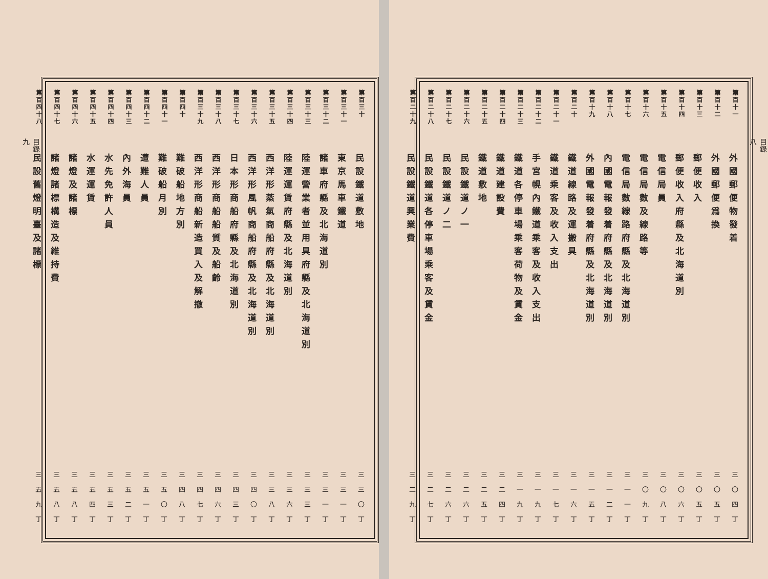目錄
八
第百十一 外國郵便物發着 三〇四丁
第百十二 外國郵便爲換 三〇五丁
第百十三 郵便收入 三〇五丁
第百十四 郵便收入府縣及北海道別 三〇六丁
第百十五 電信局員 三〇八丁
第百十六 電信局數及線路等 三〇九丁
第百十七 電信局數線路府縣及北海道別 三一一丁
第百十八 內國電報發着府縣及北海道別 三一二丁
第百十九 外國電報發着府縣及北海道別 三一五丁
第百二十 鐵道線路及運搬具 三一六丁
第百二十一 鐵道乘客及收入支出 三一七丁
第百二十二 手宮幌內鐵道乘客及收入支出 三一九丁
第百二十三 鐵道各停車場乘客荷物及賃金 三一九丁
第百二十四 鐵道建設費 三二四丁
第百二十五 鐵道敷地 三二五丁
第百二十六 民設鐵道ノ一 三二六丁
第百二十七 民設鐵道ノ二 三二六丁
第百二十八 民設鐵道各停車場乘客及賃金 三二七丁
第百二十九 民設鐵道興業費 三二九丁
第百三十 民設鐵道敷地 三三〇丁
第百三十一 東京馬車鐵道 三三一丁
第百三十二 諸車府縣及北海道別 三三一丁
第百三十三 陸運營業者並用具府縣及北海道別 三三三丁
第百三十四 陸運運賃府縣及北海道別 三三六丁
第百三十五 西洋形蒸氣商船府縣及北海道別 三三八丁
第百三十六 西洋形風帆商船府縣及北海道別 三四〇丁
第百三十七 日本形商船府縣及北海道別 三四三丁
第百三十八 西洋形商船船質及船齡 三四六丁
第百三十九 西洋形商船新造買入及解撤 三四七丁
第百四十 難破船地方別 三四八丁
第百四十一 難破船月別 三五〇丁
第百四十二 遭難人員 三五一丁
第百四十三 內外海員 三五二丁
第百四十四 水先免許人員 三五三丁
第百四十五 水運運賃 三五四丁
第百四十六 諸燈及諸標 三五八丁
第百四十七 諸燈諸標構造及維持費 三五八丁
第百四十八 民設舊燈明臺及諸標 三五九丁
目錄
九